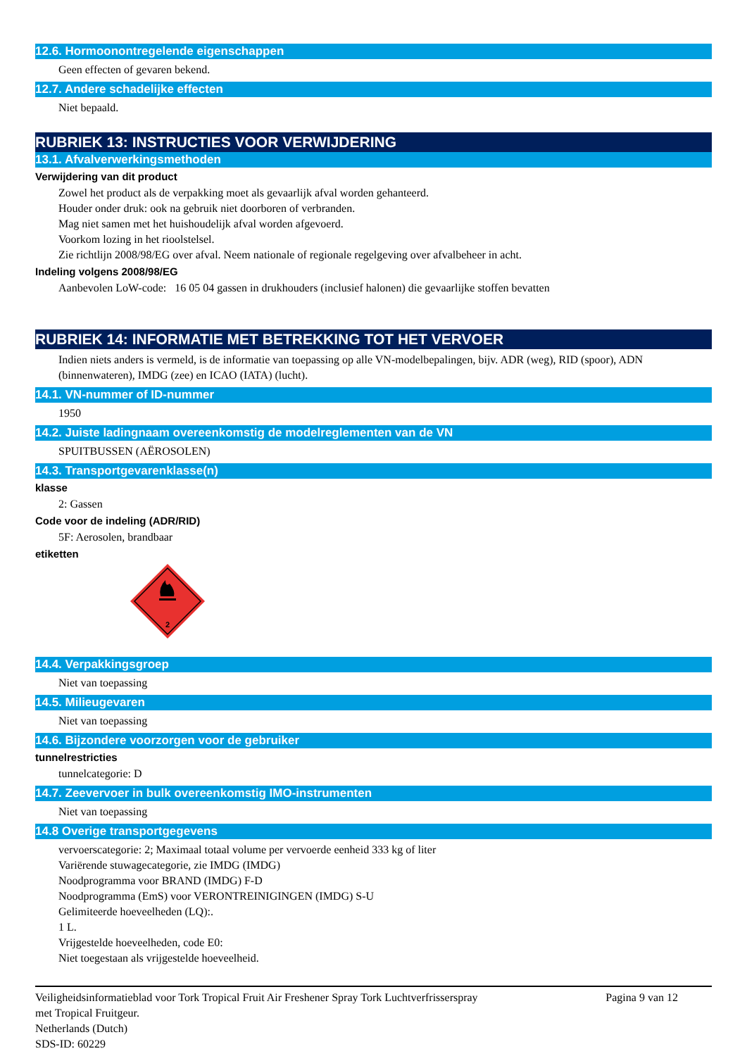12.6. Hormoonontregelende eigenschappen
Geen effecten of gevaren bekend.
12.7. Andere schadelijke effecten
Niet bepaald.
RUBRIEK 13: INSTRUCTIES VOOR VERWIJDERING
13.1. Afvalverwerkingsmethoden
Verwijdering van dit product
Zowel het product als de verpakking moet als gevaarlijk afval worden gehanteerd.
Houder onder druk: ook na gebruik niet doorboren of verbranden.
Mag niet samen met het huishoudelijk afval worden afgevoerd.
Voorkom lozing in het rioolstelsel.
Zie richtlijn 2008/98/EG over afval. Neem nationale of regionale regelgeving over afvalbeheer in acht.
Indeling volgens 2008/98/EG
Aanbevolen LoW-code: 16 05 04 gassen in drukhouders (inclusief halonen) die gevaarlijke stoffen bevatten
RUBRIEK 14: INFORMATIE MET BETREKKING TOT HET VERVOER
Indien niets anders is vermeld, is de informatie van toepassing op alle VN-modelbepalingen, bijv. ADR (weg), RID (spoor), ADN (binnenwateren), IMDG (zee) en ICAO (IATA) (lucht).
14.1. VN-nummer of ID-nummer
1950
14.2. Juiste ladingnaam overeenkomstig de modelreglementen van de VN
SPUITBUSSEN (AËROSOLEN)
14.3. Transportgevarenklasse(n)
klasse
2: Gassen
Code voor de indeling (ADR/RID)
5F: Aerosolen, brandbaar
etiketten
2
14.4. Verpakkingsgroep
Niet van toepassing
14.5. Milieugevaren
Niet van toepassing
14.6. Bijzondere voorzorgen voor de gebruiker
tunnelrestricties
tunnelcategorie: D
14.7. Zeevervoer in bulk overeenkomstig IMO-instrumenten
Niet van toepassing
14.8 Overige transportgegevens
vervoerscategorie: 2; Maximaal totaal volume per vervoerde eenheid 333 kg of liter
Variërende stuwagecategorie, zie IMDG (IMDG)
Noodprogramma voor BRAND (IMDG) F-D
Noodprogramma (EmS) voor VERONTREINIGINGEN (IMDG) S-U
Gelimiteerde hoeveelheden (LQ):.
1 L.
Vrijgestelde hoeveelheden, code E0:
Niet toegestaan als vrijgestelde hoeveelheid.
Veiligheidsinformatieblad voor Tork Tropical Fruit Air Freshener Spray Tork Luchtverfrisserspray
met Tropical Fruitgeur.
Netherlands (Dutch)
SDS-ID: 60229
Pagina 9 van 12